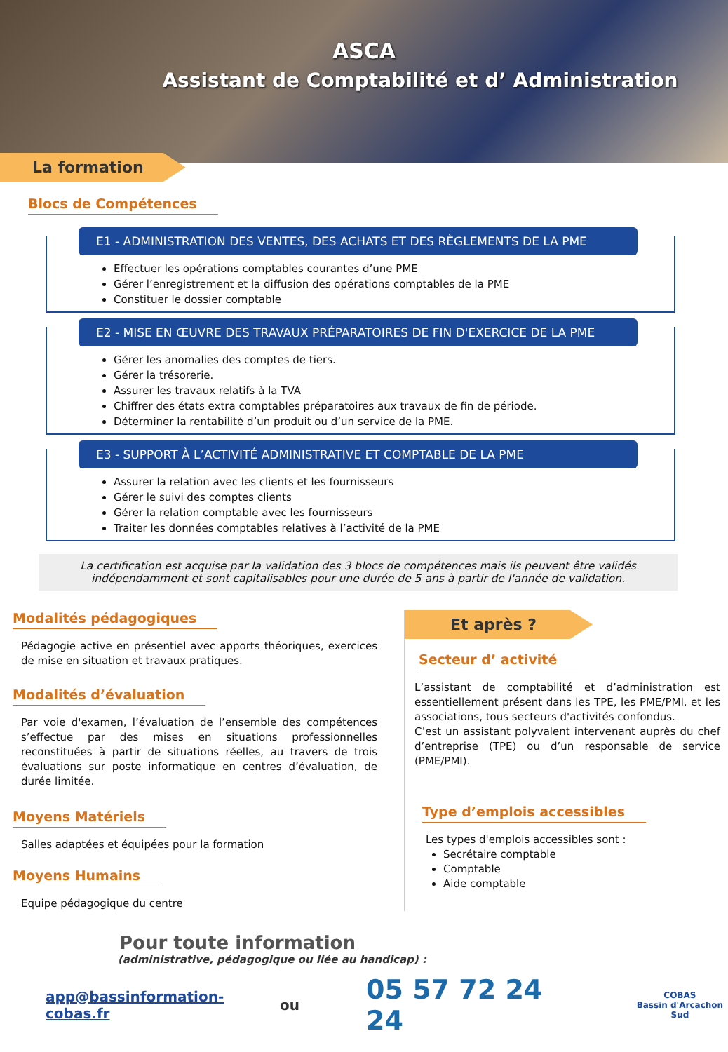ASCA
Assistant de Comptabilité et d’ Administration
La formation
Blocs de Compétences
E1 - ADMINISTRATION DES VENTES, DES ACHATS ET DES RÈGLEMENTS DE LA PME
Effectuer les opérations comptables courantes d’une PME
Gérer l’enregistrement et la diffusion des opérations comptables de la PME
Constituer le dossier comptable
E2 - MISE EN ŒUVRE DES TRAVAUX PRÉPARATOIRES DE FIN D'EXERCICE DE LA PME
Gérer les anomalies des comptes de tiers.
Gérer la trésorerie.
Assurer les travaux relatifs à la TVA
Chiffrer des états extra comptables préparatoires aux travaux de fin de période.
Déterminer la rentabilité d’un produit ou d’un service de la PME.
E3 - SUPPORT À L’ACTIVITÉ ADMINISTRATIVE ET COMPTABLE DE LA PME
Assurer la relation avec les clients et les fournisseurs
Gérer le suivi des comptes clients
Gérer la relation comptable avec les fournisseurs
Traiter les données comptables relatives à l’activité de la PME
La certification est acquise par la validation des 3 blocs de compétences mais ils peuvent être validés indépendamment et sont capitalisables pour une durée de 5 ans à partir de l'année de validation.
Modalités pédagogiques
Pédagogie active en présentiel avec apports théoriques, exercices de mise en situation et travaux pratiques.
Modalités d’évaluation
Par voie d'examen, l’évaluation de l’ensemble des compétences s’effectue par des mises en situations professionnelles reconstituées à partir de situations réelles, au travers de trois évaluations sur poste informatique en centres d’évaluation, de durée limitée.
Moyens Matériels
Salles adaptées et équipées pour la formation
Moyens Humains
Equipe pédagogique du centre
Et après ?
Secteur d’ activité
L’assistant de comptabilité et d’administration est essentiellement présent dans les TPE, les PME/PMI, et les associations, tous secteurs d'activités confondus.
C’est un assistant polyvalent intervenant auprès du chef d’entreprise (TPE) ou d’un responsable de service (PME/PMI).
Type d’emplois accessibles
Les types d'emplois accessibles sont :
Secrétaire comptable
Comptable
Aide comptable
Pour toute information
(administrative, pédagogique ou liée au handicap) :
app@bassinformation-cobas.fr ou 05 57 72 24 24 COBAS
Bassin d'Arcachon Sud